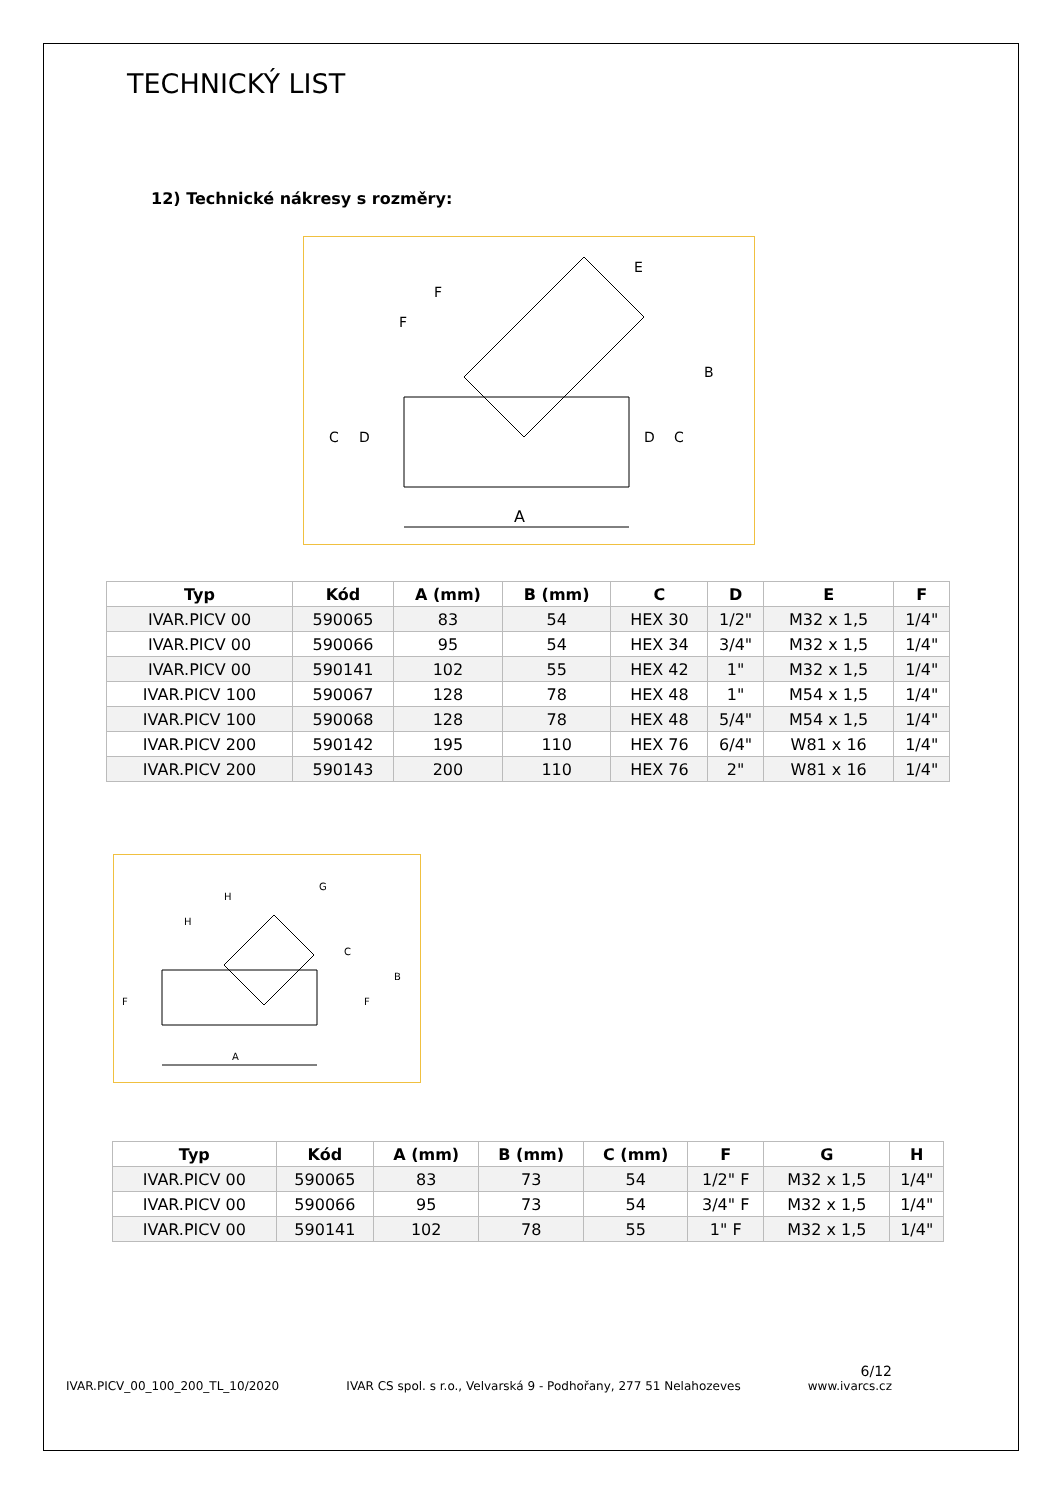TECHNICKÝ LIST
12) Technické nákresy s rozměry:
A
B
C
D
D
C
E
F
F
| Typ | Kód | A (mm) | B (mm) | C | D | E | F |
| --- | --- | --- | --- | --- | --- | --- | --- |
| IVAR.PICV 00 | 590065 | 83 | 54 | HEX 30 | 1/2" | M32 x 1,5 | 1/4" |
| IVAR.PICV 00 | 590066 | 95 | 54 | HEX 34 | 3/4" | M32 x 1,5 | 1/4" |
| IVAR.PICV 00 | 590141 | 102 | 55 | HEX 42 | 1" | M32 x 1,5 | 1/4" |
| IVAR.PICV 100 | 590067 | 128 | 78 | HEX 48 | 1" | M54 x 1,5 | 1/4" |
| IVAR.PICV 100 | 590068 | 128 | 78 | HEX 48 | 5/4" | M54 x 1,5 | 1/4" |
| IVAR.PICV 200 | 590142 | 195 | 110 | HEX 76 | 6/4" | W81 x 16 | 1/4" |
| IVAR.PICV 200 | 590143 | 200 | 110 | HEX 76 | 2" | W81 x 16 | 1/4" |
A
B
C
F
F
G
H
H
| Typ | Kód | A (mm) | B (mm) | C (mm) | F | G | H |
| --- | --- | --- | --- | --- | --- | --- | --- |
| IVAR.PICV 00 | 590065 | 83 | 73 | 54 | 1/2" F | M32 x 1,5 | 1/4" |
| IVAR.PICV 00 | 590066 | 95 | 73 | 54 | 3/4" F | M32 x 1,5 | 1/4" |
| IVAR.PICV 00 | 590141 | 102 | 78 | 55 | 1" F | M32 x 1,5 | 1/4" |
6/12
IVAR.PICV_00_100_200_TL_10/2020 IVAR CS spol. s r.o., Velvarská 9 - Podhořany, 277 51 Nelahozeves www.ivarcs.cz